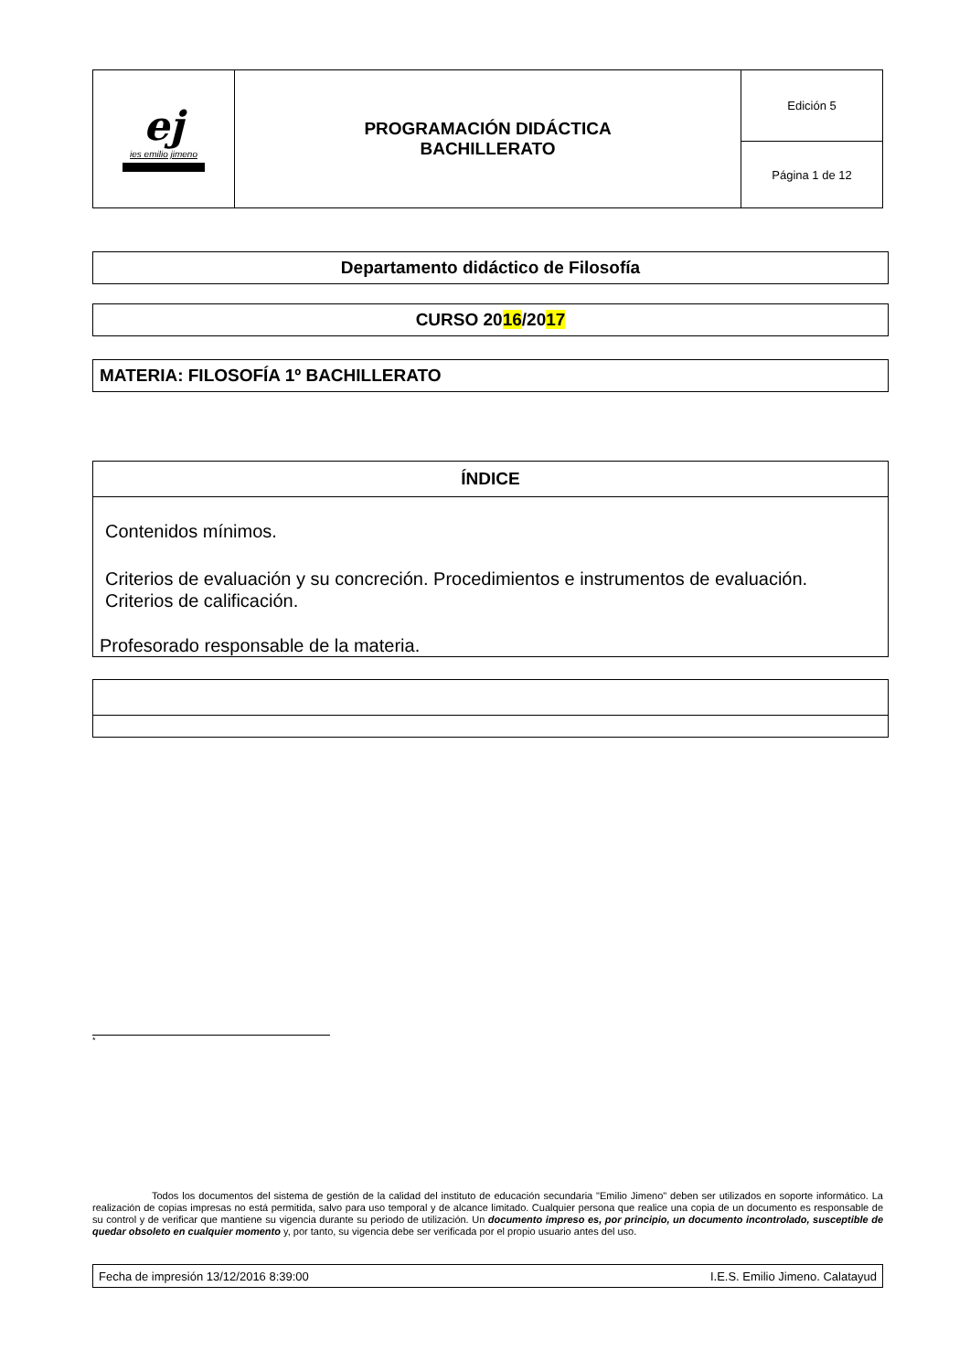| ej ies emilio jimeno | PROGRAMACIÓN DIDÁCTICA BACHILLERATO | Edición 5 |
| | | Página 1 de 12 |
Departamento didáctico de Filosofía
CURSO 2016/2017
MATERIA: FILOSOFÍA 1º BACHILLERATO
ÍNDICE
Contenidos mínimos.
Criterios de evaluación y su concreción. Procedimientos e instrumentos de evaluación.
Criterios de calificación.
Profesorado responsable de la materia.
*
Todos los documentos del sistema de gestión de la calidad del instituto de educación secundaria "Emilio Jimeno" deben ser utilizados en soporte informático. La realización de copias impresas no está permitida, salvo para uso temporal y de alcance limitado. Cualquier persona que realice una copia de un documento es responsable de su control y de verificar que mantiene su vigencia durante su periodo de utilización. Un documento impreso es, por principio, un documento incontrolado, susceptible de quedar obsoleto en cualquier momento y, por tanto, su vigencia debe ser verificada por el propio usuario antes del uso.
Fecha de impresión 13/12/2016 8:39:00 I.E.S. Emilio Jimeno. Calatayud